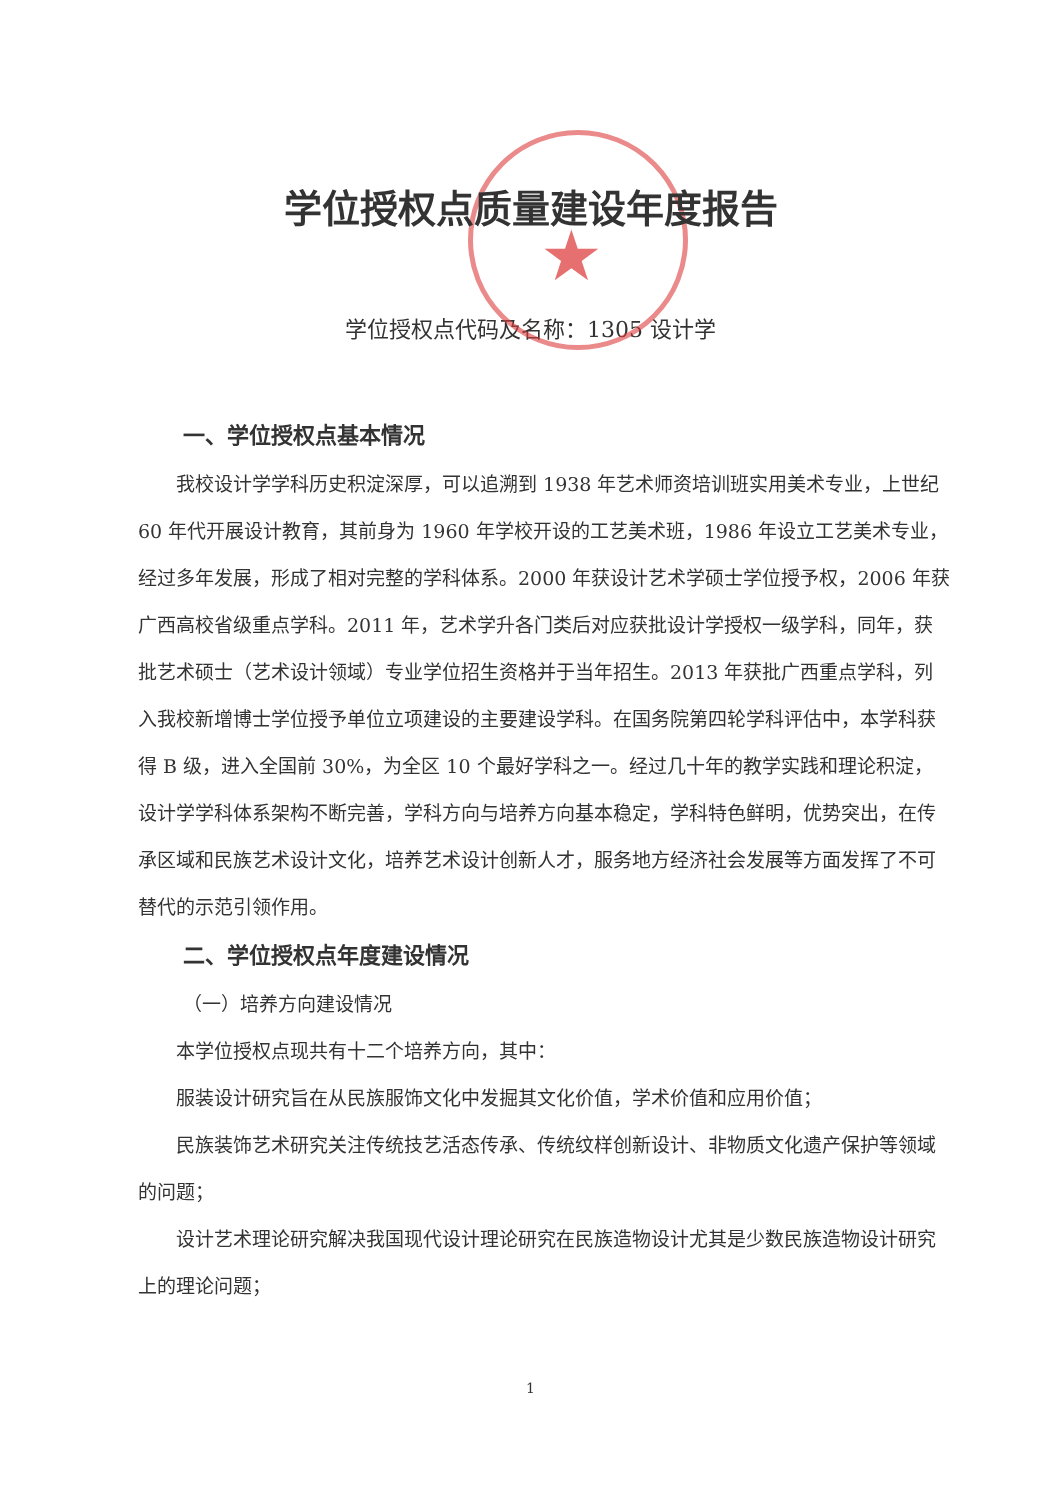★
学位授权点质量建设年度报告
学位授权点代码及名称：1305 设计学
一、学位授权点基本情况
我校设计学学科历史积淀深厚，可以追溯到 1938 年艺术师资培训班实用美术专业，上世纪 60 年代开展设计教育，其前身为 1960 年学校开设的工艺美术班，1986 年设立工艺美术专业，经过多年发展，形成了相对完整的学科体系。2000 年获设计艺术学硕士学位授予权，2006 年获广西高校省级重点学科。2011 年，艺术学升各门类后对应获批设计学授权一级学科，同年，获批艺术硕士（艺术设计领域）专业学位招生资格并于当年招生。2013 年获批广西重点学科，列入我校新增博士学位授予单位立项建设的主要建设学科。在国务院第四轮学科评估中，本学科获得 B 级，进入全国前 30%，为全区 10 个最好学科之一。经过几十年的教学实践和理论积淀，设计学学科体系架构不断完善，学科方向与培养方向基本稳定，学科特色鲜明，优势突出，在传承区域和民族艺术设计文化，培养艺术设计创新人才，服务地方经济社会发展等方面发挥了不可替代的示范引领作用。
二、学位授权点年度建设情况
（一）培养方向建设情况
本学位授权点现共有十二个培养方向，其中：
服装设计研究旨在从民族服饰文化中发掘其文化价值，学术价值和应用价值；
民族装饰艺术研究关注传统技艺活态传承、传统纹样创新设计、非物质文化遗产保护等领域的问题；
设计艺术理论研究解决我国现代设计理论研究在民族造物设计尤其是少数民族造物设计研究上的理论问题；
1